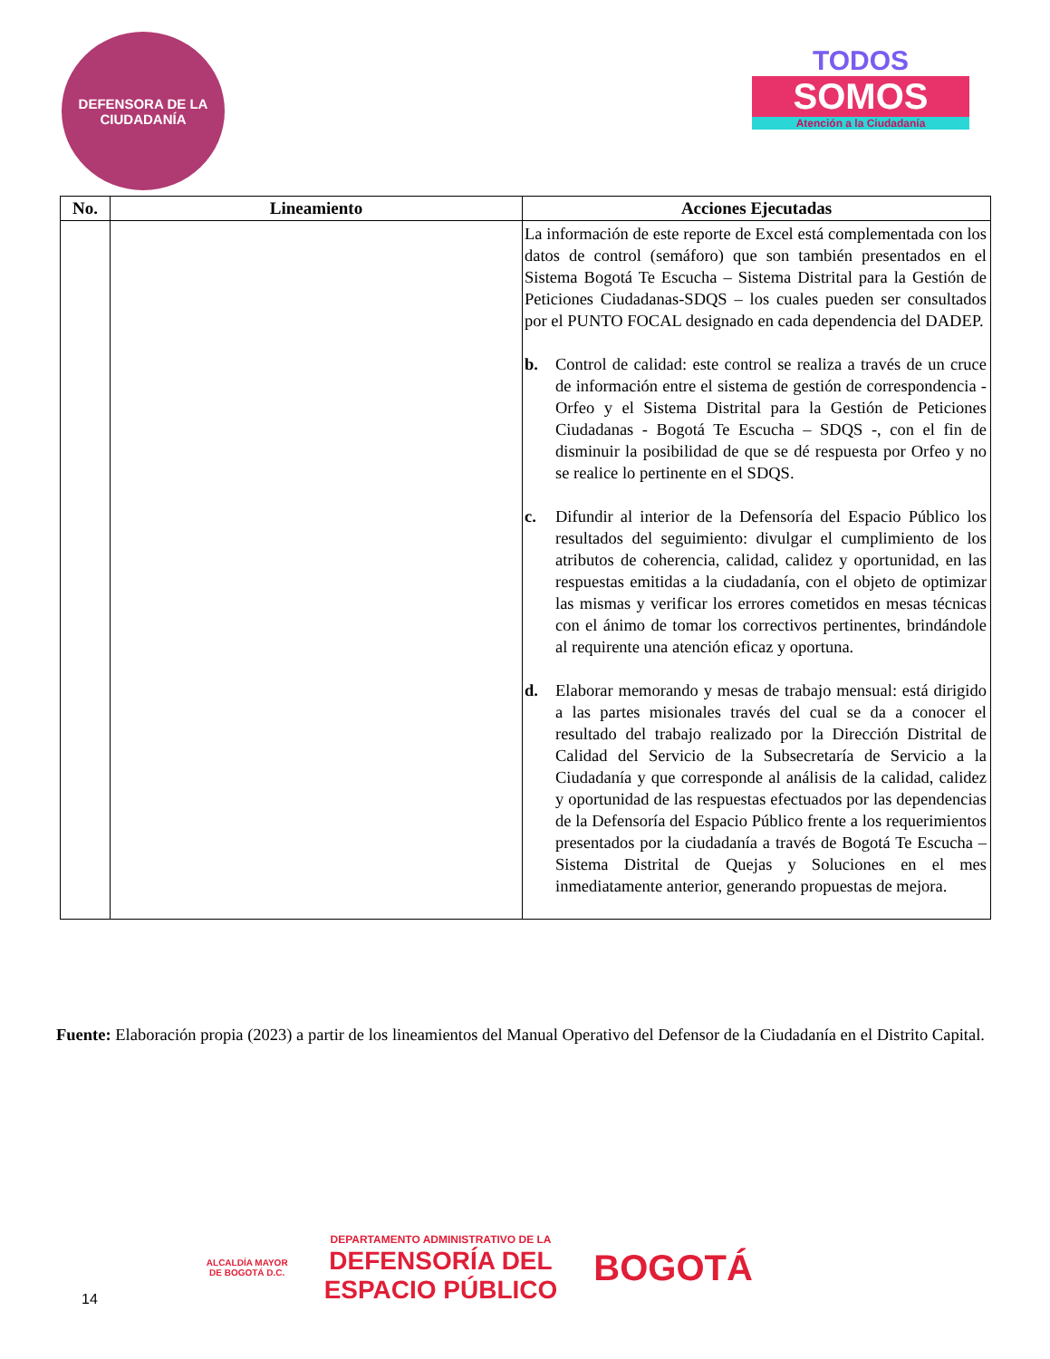DEFENSORA DE LA CIUDADANÍA
TODOS
SOMOS
Atención a la Ciudadanía
| No. | Lineamiento | Acciones Ejecutadas |
| --- | --- | --- |
| | | La información de este reporte de Excel está complementada con los datos de control (semáforo) que son también presentados en el Sistema Bogotá Te Escucha – Sistema Distrital para la Gestión de Peticiones Ciudadanas-SDQS – los cuales pueden ser consultados por el PUNTO FOCAL designado en cada dependencia del DADEP. b. Control de calidad: este control se realiza a través de un cruce de información entre el sistema de gestión de correspondencia - Orfeo y el Sistema Distrital para la Gestión de Peticiones Ciudadanas - Bogotá Te Escucha – SDQS -, con el fin de disminuir la posibilidad de que se dé respuesta por Orfeo y no se realice lo pertinente en el SDQS. c. Difundir al interior de la Defensoría del Espacio Público los resultados del seguimiento: divulgar el cumplimiento de los atributos de coherencia, calidad, calidez y oportunidad, en las respuestas emitidas a la ciudadanía, con el objeto de optimizar las mismas y verificar los errores cometidos en mesas técnicas con el ánimo de tomar los correctivos pertinentes, brindándole al requirente una atención eficaz y oportuna. d. Elaborar memorando y mesas de trabajo mensual: está dirigido a las partes misionales través del cual se da a conocer el resultado del trabajo realizado por la Dirección Distrital de Calidad del Servicio de la Subsecretaría de Servicio a la Ciudadanía y que corresponde al análisis de la calidad, calidez y oportunidad de las respuestas efectuados por las dependencias de la Defensoría del Espacio Público frente a los requerimientos presentados por la ciudadanía a través de Bogotá Te Escucha – Sistema Distrital de Quejas y Soluciones en el mes inmediatamente anterior, generando propuestas de mejora. |
Fuente: Elaboración propia (2023) a partir de los lineamientos del Manual Operativo del Defensor de la Ciudadanía en el Distrito Capital.
14 ALCALDÍA MAYOR
DE BOGOTÁ D.C. DEPARTAMENTO ADMINISTRATIVO DE LA
DEFENSORÍA DEL
ESPACIO PÚBLICO BOGOTÁ